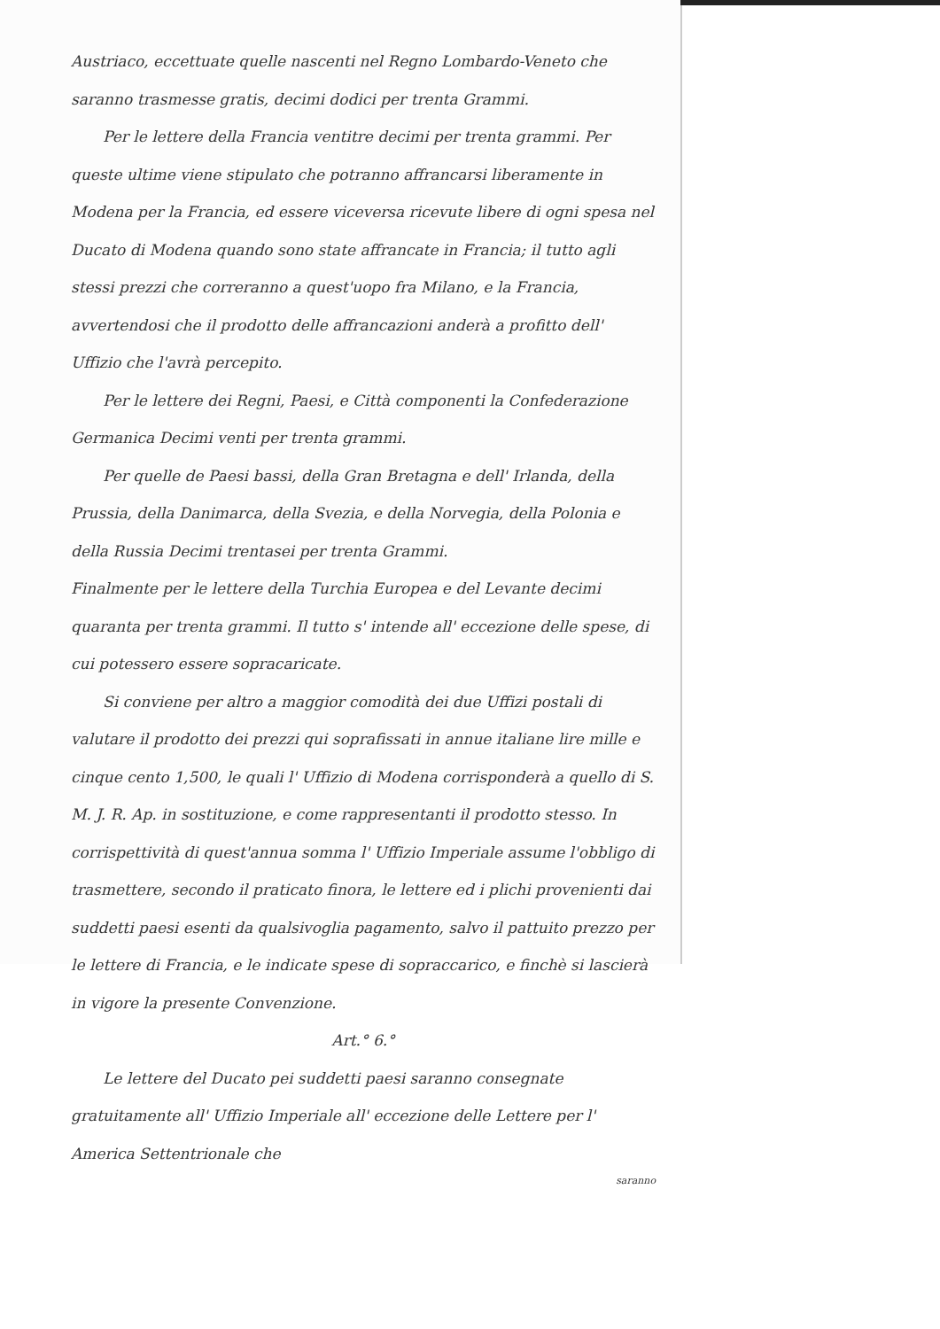Austriaco, eccettuate quelle nascenti nel Regno Lombardo-Veneto che saranno trasmesse gratis, decimi dodici per trenta Grammi.
Per le lettere della Francia ventitre decimi per trenta grammi. Per queste ultime viene stipulato che potranno affrancarsi liberamente in Modena per la Francia, ed essere viceversa ricevute libere di ogni spesa nel Ducato di Modena quando sono state affrancate in Francia; il tutto agli stessi prezzi che correranno a quest'uopo fra Milano, e la Francia, avvertendosi che il prodotto delle affrancazioni anderà a profitto dell' Uffizio che l'avrà percepito.
Per le lettere dei Regni, Paesi, e Città componenti la Confederazione Germanica Decimi venti per trenta grammi.
Per quelle de Paesi bassi, della Gran Bretagna e dell' Irlanda, della Prussia, della Danimarca, della Svezia, e della Norvegia, della Polonia e della Russia Decimi trentasei per trenta Grammi.
Finalmente per le lettere della Turchia Europea e del Levante decimi quaranta per trenta grammi. Il tutto s' intende all' eccezione delle spese, di cui potessero essere sopracaricate.
Si conviene per altro a maggior comodità dei due Uffizi postali di valutare il prodotto dei prezzi qui soprafissati in annue italiane lire mille e cinque cento 1,500, le quali l' Uffizio di Modena corrisponderà a quello di S. M. J. R. Ap. in sostituzione, e come rappresentanti il prodotto stesso. In corrispettività di quest'annua somma l' Uffizio Imperiale assume l'obbligo di trasmettere, secondo il praticato finora, le lettere ed i plichi provenienti dai suddetti paesi esenti da qualsivoglia pagamento, salvo il pattuito prezzo per le lettere di Francia, e le indicate spese di sopraccarico, e finchè si lascierà in vigore la presente Convenzione.
Art.° 6.°
Le lettere del Ducato pei suddetti paesi saranno consegnate gratuitamente all' Uffizio Imperiale all' eccezione delle Lettere per l' America Settentrionale che
saranno